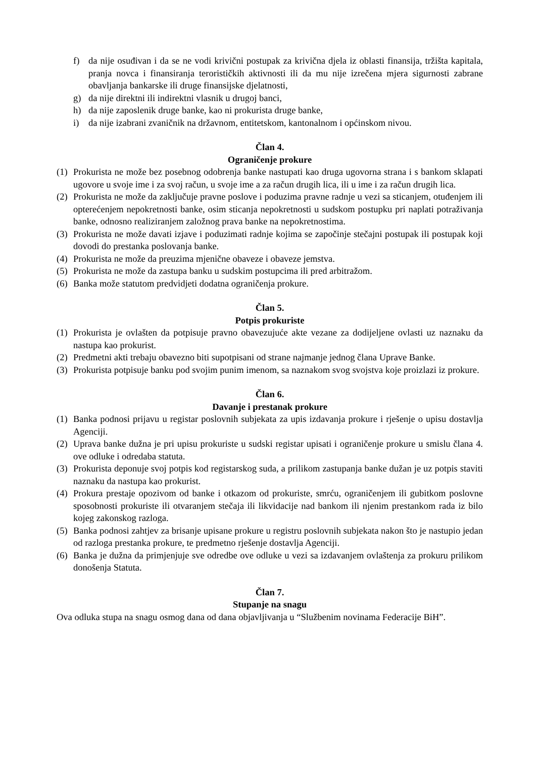f) da nije osuđivan i da se ne vodi krivični postupak za krivična djela iz oblasti finansija, tržišta kapitala, pranja novca i finansiranja terorističkih aktivnosti ili da mu nije izrečena mjera sigurnosti zabrane obavljanja bankarske ili druge finansijske djelatnosti,
g) da nije direktni ili indirektni vlasnik u drugoj banci,
h) da nije zaposlenik druge banke, kao ni prokurista druge banke,
i) da nije izabrani zvaničnik na državnom, entitetskom, kantonalnom i općinskom nivou.
Član 4.
Ograničenje prokure
(1) Prokurista ne može bez posebnog odobrenja banke nastupati kao druga ugovorna strana i s bankom sklapati ugovore u svoje ime i za svoj račun, u svoje ime a za račun drugih lica, ili u ime i za račun drugih lica.
(2) Prokurista ne može da zaključuje pravne poslove i poduzima pravne radnje u vezi sa sticanjem, otuđenjem ili opterećenjem nepokretnosti banke, osim sticanja nepokretnosti u sudskom postupku pri naplati potraživanja banke, odnosno realiziranjem založnog prava banke na nepokretnostima.
(3) Prokurista ne može davati izjave i poduzimati radnje kojima se započinje stečajni postupak ili postupak koji dovodi do prestanka poslovanja banke.
(4) Prokurista ne može da preuzima mjenične obaveze i obaveze jemstva.
(5) Prokurista ne može da zastupa banku u sudskim postupcima ili pred arbitražom.
(6) Banka može statutom predvidjeti dodatna ograničenja prokure.
Član 5.
Potpis prokuriste
(1) Prokurista je ovlašten da potpisuje pravno obavezujuće akte vezane za dodijeljene ovlasti uz naznaku da nastupa kao prokurist.
(2) Predmetni akti trebaju obavezno biti supotpisani od strane najmanje jednog člana Uprave Banke.
(3) Prokurista potpisuje banku pod svojim punim imenom, sa naznakom svog svojstva koje proizlazi iz prokure.
Član 6.
Davanje i prestanak prokure
(1) Banka podnosi prijavu u registar poslovnih subjekata za upis izdavanja prokure i rješenje o upisu dostavlja Agenciji.
(2) Uprava banke dužna je pri upisu prokuriste u sudski registar upisati i ograničenje prokure u smislu člana 4. ove odluke i odredaba statuta.
(3) Prokurista deponuje svoj potpis kod registarskog suda, a prilikom zastupanja banke dužan je uz potpis staviti naznaku da nastupa kao prokurist.
(4) Prokura prestaje opozivom od banke i otkazom od prokuriste, smrću, ograničenjem ili gubitkom poslovne sposobnosti prokuriste ili otvaranjem stečaja ili likvidacije nad bankom ili njenim prestankom rada iz bilo kojeg zakonskog razloga.
(5) Banka podnosi zahtjev za brisanje upisane prokure u registru poslovnih subjekata nakon što je nastupio jedan od razloga prestanka prokure, te predmetno rješenje dostavlja Agenciji.
(6) Banka je dužna da primjenjuje sve odredbe ove odluke u vezi sa izdavanjem ovlaštenja za prokuru prilikom donošenja Statuta.
Član 7.
Stupanje na snagu
Ova odluka stupa na snagu osmog dana od dana objavljivanja u “Službenim novinama Federacije BiH”.